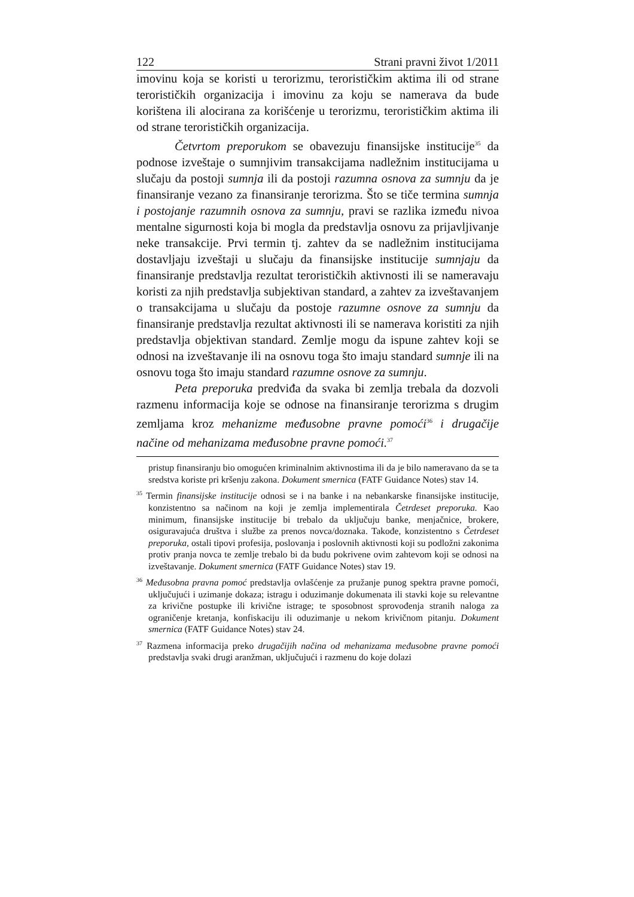122 Strani pravni život 1/2011
imovinu koja se koristi u terorizmu, terorističkim aktima ili od strane terorističkih organizacija i imovinu za koju se namerava da bude korištena ili alocirana za korišćenje u terorizmu, terorističkim aktima ili od strane terorističkih organizacija.
Četvrtom preporukom se obavezuju finansijske institucije<sup>35</sup> da podnose izveštaje o sumnjivim transakcijama nadležnim institucijama u slučaju da postoji sumnja ili da postoji razumna osnova za sumnju da je finansiranje vezano za finansiranje terorizma. Što se tiče termina sumnja i postojanje razumnih osnova za sumnju, pravi se razlika između nivoa mentalne sigurnosti koja bi mogla da predstavlja osnovu za prijavljivanje neke transakcije. Prvi termin tj. zahtev da se nadležnim institucijama dostavljaju izveštaji u slučaju da finansijske institucije sumnjaju da finansiranje predstavlja rezultat terorističkih aktivnosti ili se nameravaju koristi za njih predstavlja subjektivan standard, a zahtev za izveštavanjem o transakcijama u slučaju da postoje razumne osnove za sumnju da finansiranje predstavlja rezultat aktivnosti ili se namerava koristiti za njih predstavlja objektivan standard. Zemlje mogu da ispune zahtev koji se odnosi na izveštavanje ili na osnovu toga što imaju standard sumnje ili na osnovu toga što imaju standard razumne osnove za sumnju.
Peta preporuka predviđa da svaka bi zemlja trebala da dozvoli razmenu informacija koje se odnose na finansiranje terorizma s drugim zemljama kroz mehanizme međusobne pravne pomoći<sup>36</sup> i drugačije načine od mehanizama međusobne pravne pomoći.<sup>37</sup>
pristup finansiranju bio omogućen kriminalnim aktivnostima ili da je bilo nameravano da se ta sredstva koriste pri kršenju zakona. Dokument smernica (FATF Guidance Notes) stav 14.
<sup>35</sup> Termin finansijske institucije odnosi se i na banke i na nebankarske finansijske institucije, konzistentno sa načinom na koji je zemlja implementirala Četrdeset preporuka. Kao minimum, finansijske institucije bi trebalo da uključuju banke, menjačnice, brokere, osiguravajuća društva i službe za prenos novca/doznaka. Takođe, konzistentno s Četrdeset preporuka, ostali tipovi profesija, poslovanja i poslovnih aktivnosti koji su podložni zakonima protiv pranja novca te zemlje trebalo bi da budu pokrivene ovim zahtevom koji se odnosi na izveštavanje. Dokument smernica (FATF Guidance Notes) stav 19.
<sup>36</sup> Međusobna pravna pomoć predstavlja ovlašćenje za pružanje punog spektra pravne pomoći, uključujući i uzimanje dokaza; istragu i oduzimanje dokumenata ili stavki koje su relevantne za krivične postupke ili krivične istrage; te sposobnost sprovođenja stranih naloga za ograničenje kretanja, konfiskaciju ili oduzimanje u nekom krivičnom pitanju. Dokument smernica (FATF Guidance Notes) stav 24.
<sup>37</sup> Razmena informacija preko drugačijih načina od mehanizama međusobne pravne pomoći predstavlja svaki drugi aranžman, uključujući i razmenu do koje dolazi